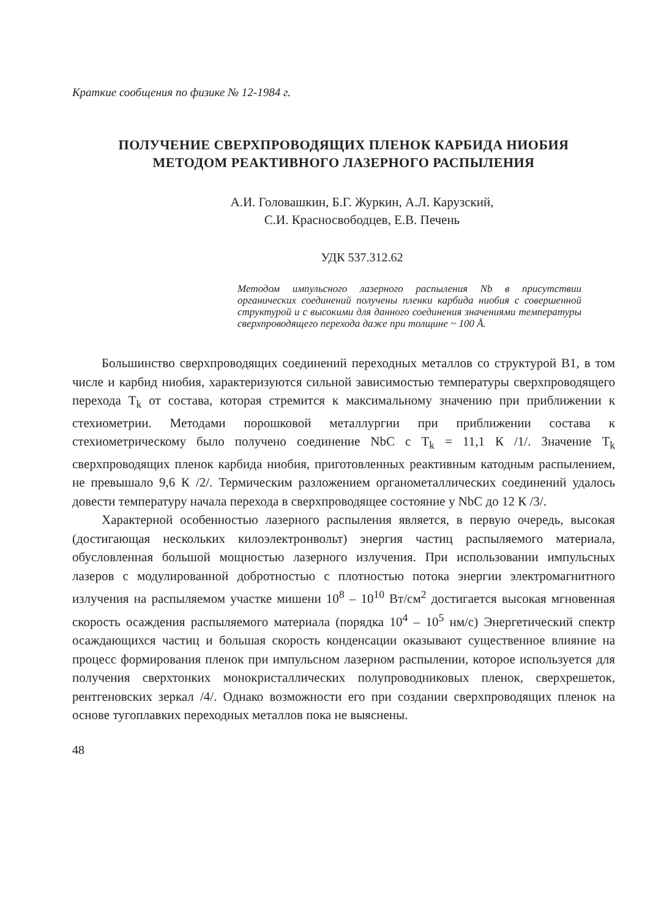Краткие сообщения по физике № 12-1984 г.
ПОЛУЧЕНИЕ СВЕРХПРОВОДЯЩИХ ПЛЕНОК КАРБИДА НИОБИЯ
МЕТОДОМ РЕАКТИВНОГО ЛАЗЕРНОГО РАСПЫЛЕНИЯ
А.И. Головашкин, Б.Г. Журкин, А.Л. Карузский,
С.И. Красносвободцев, Е.В. Печень
УДК 537.312.62
Методом импульсного лазерного распыления Nb в присутствии органических соединений получены пленки карбида ниобия с совершенной структурой и с высокими для данного соединения значениями температуры сверхпроводящего перехода даже при толщине ~ 100 Å.
Большинство сверхпроводящих соединений переходных металлов со структурой B1, в том числе и карбид ниобия, характеризуются сильной зависимостью температуры сверхпроводящего перехода T<sub>k</sub> от состава, которая стремится к максимальному значению при приближении к стехиометрии. Методами порошковой металлургии при приближении состава к стехиометрическому было получено соединение NbC с T<sub>k</sub> = 11,1 К /1/. Значение T<sub>k</sub> сверхпроводящих пленок карбида ниобия, приготовленных реактивным катодным распылением, не превышало 9,6 К /2/. Термическим разложением органометаллических соединений удалось довести температуру начала перехода в сверхпроводящее состояние у NbC до 12 К /3/.
Характерной особенностью лазерного распыления является, в первую очередь, высокая (достигающая нескольких килоэлектронвольт) энергия частиц распыляемого материала, обусловленная большой мощностью лазерного излучения. При использовании импульсных лазеров с модулированной добротностью с плотностью потока энергии электромагнитного излучения на распыляемом участке мишени 10<sup>8</sup> – 10<sup>10</sup> Вт/см<sup>2</sup> достигается высокая мгновенная скорость осаждения распыляемого материала (порядка 10<sup>4</sup> – 10<sup>5</sup> нм/с) Энергетический спектр осаждающихся частиц и большая скорость конденсации оказывают существенное влияние на процесс формирования пленок при импульсном лазерном распылении, которое используется для получения сверхтонких монокристаллических полупроводниковых пленок, сверхрешеток, рентгеновских зеркал /4/. Однако возможности его при создании сверхпроводящих пленок на основе тугоплавких переходных металлов пока не выяснены.
48